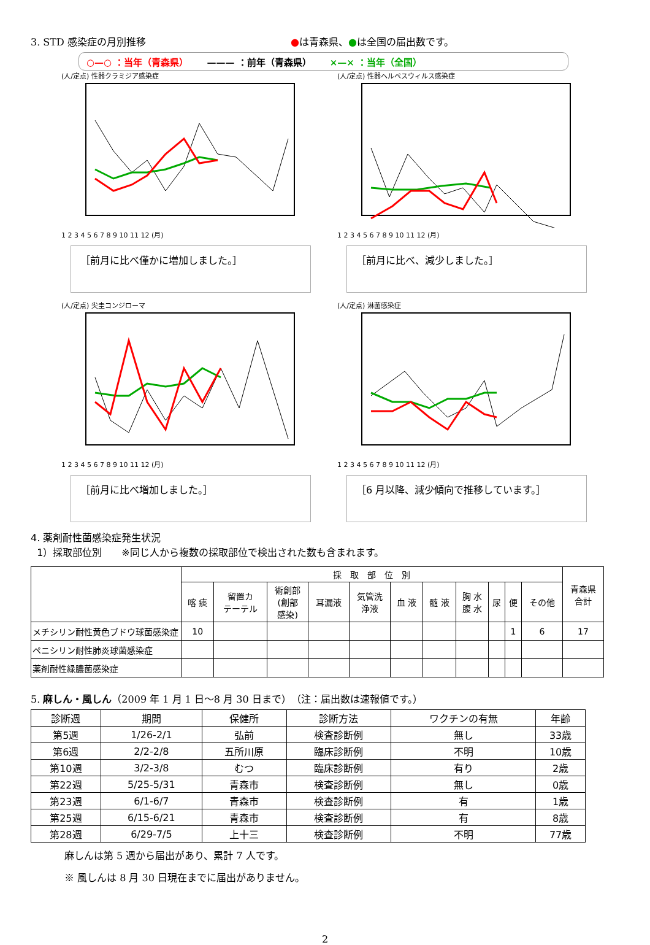3. STD 感染症の月別推移 ●は青森県、●は全国の届出数です。
○—○ ：当年（青森県） ——— ：前年（青森県） ×—× ：当年（全国）
(人/定点) 性器クラミジア感染症
1 2 3 4 5 6 7 8 9 10 11 12 (月)
［前月に比べ僅かに増加しました。］
(人/定点) 性器ヘルペスウィルス感染症
1 2 3 4 5 6 7 8 9 10 11 12 (月)
［前月に比べ、減少しました。］
(人/定点) 尖圭コンジローマ
1 2 3 4 5 6 7 8 9 10 11 12 (月)
［前月に比べ増加しました。］
(人/定点) 淋菌感染症
1 2 3 4 5 6 7 8 9 10 11 12 (月)
［6 月以降、減少傾向で推移しています。］
4. 薬剤耐性菌感染症発生状況
1）採取部位別　　※同じ人から複数の採取部位で検出された数も含まれます。
| | 採 取 部 位 別 | | | | | | | | | | | 青森県 合計 |
| --- | --- | --- | --- | --- | --- | --- | --- | --- | --- | --- | --- | --- |
| | 喀 痰 | 留置カ テーテル | 術創部 (創部 感染) | 耳漏液 | 気管洗 浄液 | 血 液 | 髄 液 | 胸 水 腹 水 | 尿 | 便 | その他 | |
| メチシリン耐性黄色ブドウ球菌感染症 | 10 | | | | | | | | | 1 | 6 | 17 |
| ペニシリン耐性肺炎球菌感染症 | | | | | | | | | | | | |
| 薬剤耐性緑膿菌感染症 | | | | | | | | | | | | |
5. 麻しん・風しん（2009 年 1 月 1 日～8 月 30 日まで）　（注：届出数は速報値です。）
| 診断週 | 期間 | 保健所 | 診断方法 | ワクチンの有無 | 年齢 |
| --- | --- | --- | --- | --- | --- |
| 第5週 | 1/26-2/1 | 弘前 | 検査診断例 | 無し | 33歳 |
| 第6週 | 2/2-2/8 | 五所川原 | 臨床診断例 | 不明 | 10歳 |
| 第10週 | 3/2-3/8 | むつ | 臨床診断例 | 有り | 2歳 |
| 第22週 | 5/25-5/31 | 青森市 | 検査診断例 | 無し | 0歳 |
| 第23週 | 6/1-6/7 | 青森市 | 検査診断例 | 有 | 1歳 |
| 第25週 | 6/15-6/21 | 青森市 | 検査診断例 | 有 | 8歳 |
| 第28週 | 6/29-7/5 | 上十三 | 検査診断例 | 不明 | 77歳 |
麻しんは第 5 週から届出があり、累計 7 人です。
※ 風しんは 8 月 30 日現在までに届出がありません。
2